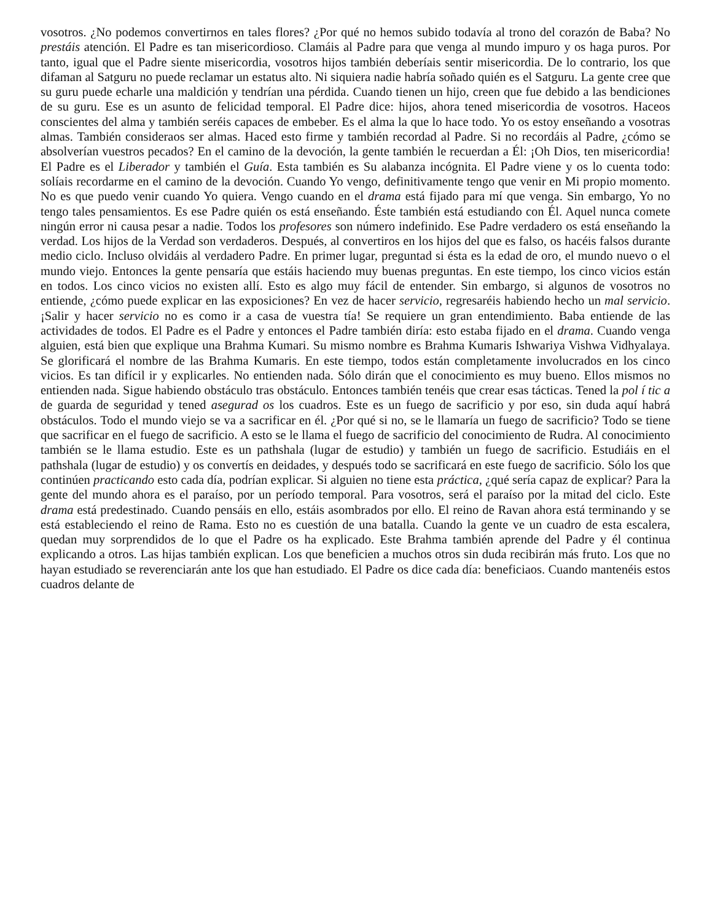vosotros. ¿No podemos convertirnos en tales flores? ¿Por qué no hemos subido todavía al trono del corazón de Baba? No prestáis atención. El Padre es tan misericordioso. Clamáis al Padre para que venga al mundo impuro y os haga puros. Por tanto, igual que el Padre siente misericordia, vosotros hijos también deberíais sentir misericordia. De lo contrario, los que difaman al Satguru no puede reclamar un estatus alto. Ni siquiera nadie habría soñado quién es el Satguru. La gente cree que su guru puede echarle una maldición y tendrían una pérdida. Cuando tienen un hijo, creen que fue debido a las bendiciones de su guru. Ese es un asunto de felicidad temporal. El Padre dice: hijos, ahora tened misericordia de vosotros. Haceos conscientes del alma y también seréis capaces de embeber. Es el alma la que lo hace todo. Yo os estoy enseñando a vosotras almas. También consideraos ser almas. Haced esto firme y también recordad al Padre. Si no recordáis al Padre, ¿cómo se absolverían vuestros pecados? En el camino de la devoción, la gente también le recuerdan a Él: ¡Oh Dios, ten misericordia! El Padre es el Liberador y también el Guía. Esta también es Su alabanza incógnita. El Padre viene y os lo cuenta todo: solíais recordarme en el camino de la devoción. Cuando Yo vengo, definitivamente tengo que venir en Mi propio momento. No es que puedo venir cuando Yo quiera. Vengo cuando en el drama está fijado para mí que venga. Sin embargo, Yo no tengo tales pensamientos. Es ese Padre quién os está enseñando. Éste también está estudiando con Él. Aquel nunca comete ningún error ni causa pesar a nadie. Todos los profesores son número indefinido. Ese Padre verdadero os está enseñando la verdad. Los hijos de la Verdad son verdaderos. Después, al convertiros en los hijos del que es falso, os hacéis falsos durante medio ciclo. Incluso olvidáis al verdadero Padre. En primer lugar, preguntad si ésta es la edad de oro, el mundo nuevo o el mundo viejo. Entonces la gente pensaría que estáis haciendo muy buenas preguntas. En este tiempo, los cinco vicios están en todos. Los cinco vicios no existen allí. Esto es algo muy fácil de entender. Sin embargo, si algunos de vosotros no entiende, ¿cómo puede explicar en las exposiciones? En vez de hacer servicio, regresaréis habiendo hecho un mal servicio. ¡Salir y hacer servicio no es como ir a casa de vuestra tía! Se requiere un gran entendimiento. Baba entiende de las actividades de todos. El Padre es el Padre y entonces el Padre también diría: esto estaba fijado en el drama. Cuando venga alguien, está bien que explique una Brahma Kumari. Su mismo nombre es Brahma Kumaris Ishwariya Vishwa Vidhyalaya. Se glorificará el nombre de las Brahma Kumaris. En este tiempo, todos están completamente involucrados en los cinco vicios. Es tan difícil ir y explicarles. No entienden nada. Sólo dirán que el conocimiento es muy bueno. Ellos mismos no entienden nada. Sigue habiendo obstáculo tras obstáculo. Entonces también tenéis que crear esas tácticas. Tened la pol í tic a de guarda de seguridad y tened asegurad os los cuadros. Este es un fuego de sacrificio y por eso, sin duda aquí habrá obstáculos. Todo el mundo viejo se va a sacrificar en él. ¿Por qué si no, se le llamaría un fuego de sacrificio? Todo se tiene que sacrificar en el fuego de sacrificio. A esto se le llama el fuego de sacrificio del conocimiento de Rudra. Al conocimiento también se le llama estudio. Este es un pathshala (lugar de estudio) y también un fuego de sacrificio. Estudiáis en el pathshala (lugar de estudio) y os convertís en deidades, y después todo se sacrificará en este fuego de sacrificio. Sólo los que continúen practicando esto cada día, podrían explicar. Si alguien no tiene esta práctica, ¿qué sería capaz de explicar? Para la gente del mundo ahora es el paraíso, por un período temporal. Para vosotros, será el paraíso por la mitad del ciclo. Este drama está predestinado. Cuando pensáis en ello, estáis asombrados por ello. El reino de Ravan ahora está terminando y se está estableciendo el reino de Rama. Esto no es cuestión de una batalla. Cuando la gente ve un cuadro de esta escalera, quedan muy sorprendidos de lo que el Padre os ha explicado. Este Brahma también aprende del Padre y él continua explicando a otros. Las hijas también explican. Los que beneficien a muchos otros sin duda recibirán más fruto. Los que no hayan estudiado se reverenciarán ante los que han estudiado. El Padre os dice cada día: beneficiaos. Cuando mantenéis estos cuadros delante de